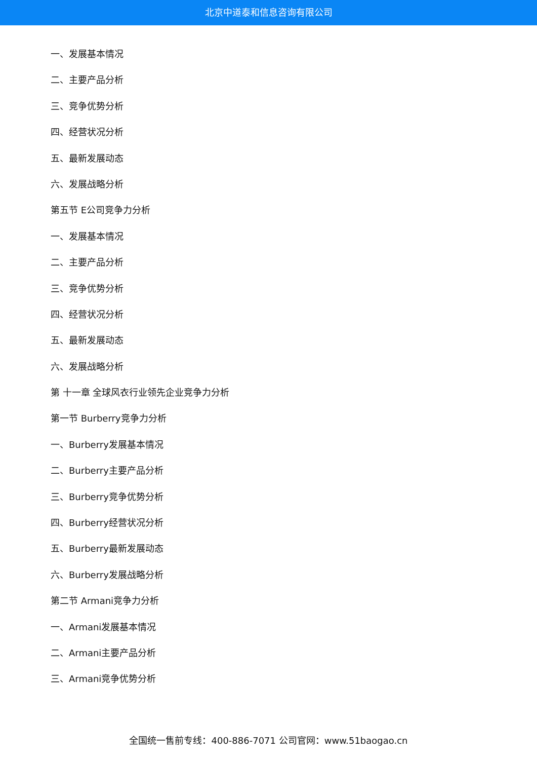北京中道泰和信息咨询有限公司
一、发展基本情况
二、主要产品分析
三、竞争优势分析
四、经营状况分析
五、最新发展动态
六、发展战略分析
第五节 E公司竞争力分析
一、发展基本情况
二、主要产品分析
三、竞争优势分析
四、经营状况分析
五、最新发展动态
六、发展战略分析
第 十一章 全球风衣行业领先企业竞争力分析
第一节 Burberry竞争力分析
一、Burberry发展基本情况
二、Burberry主要产品分析
三、Burberry竞争优势分析
四、Burberry经营状况分析
五、Burberry最新发展动态
六、Burberry发展战略分析
第二节 Armani竞争力分析
一、Armani发展基本情况
二、Armani主要产品分析
三、Armani竞争优势分析
全国统一售前专线：400-886-7071 公司官网：www.51baogao.cn